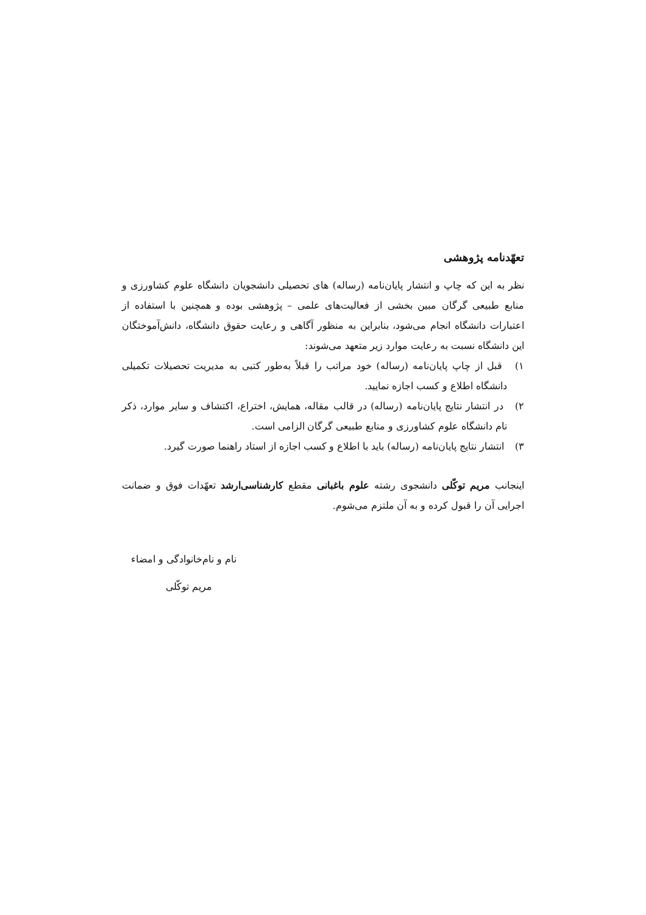تعهّدنامه پژوهشی
نظر به این که چاپ و انتشار پایان‌نامه (رساله) های تحصیلی دانشجویان دانشگاه علوم کشاورزی و منابع طبیعی گرگان مبین بخشی از فعالیت‌های علمی – پژوهشی بوده و همچنین با استفاده از اعتبارات دانشگاه انجام می‌شود، بنابراین به منظور آگاهی و رعایت حقوق دانشگاه، دانش‌آموختگان این دانشگاه نسبت به رعایت موارد زیر متعهد می‌شوند:
۱) قبل از چاپ پایان‌نامه (رساله) خود مراتب را قبلاً به‌طور کتبی به مدیریت تحصیلات تکمیلی دانشگاه اطلاع و کسب اجازه نمایید.
۲) در انتشار نتایج پایان‌نامه (رساله) در قالب مقاله، همایش، اختراع، اکتشاف و سایر موارد، ذکر نام دانشگاه علوم کشاورزی و منابع طبیعی گرگان الزامی است.
۳) انتشار نتایج پایان‌نامه (رساله) باید با اطلاع و کسب اجازه از استاد راهنما صورت گیرد.
اینجانب مریم توکّلی دانشجوی رشته علوم باغبانی مقطع کارشناسی‌ارشد تعهّدات فوق و ضمانت اجرایی آن را قبول کرده و به آن ملتزم می‌شوم.
نام و نام‌خانوادگی و امضاء
مریم توکّلی